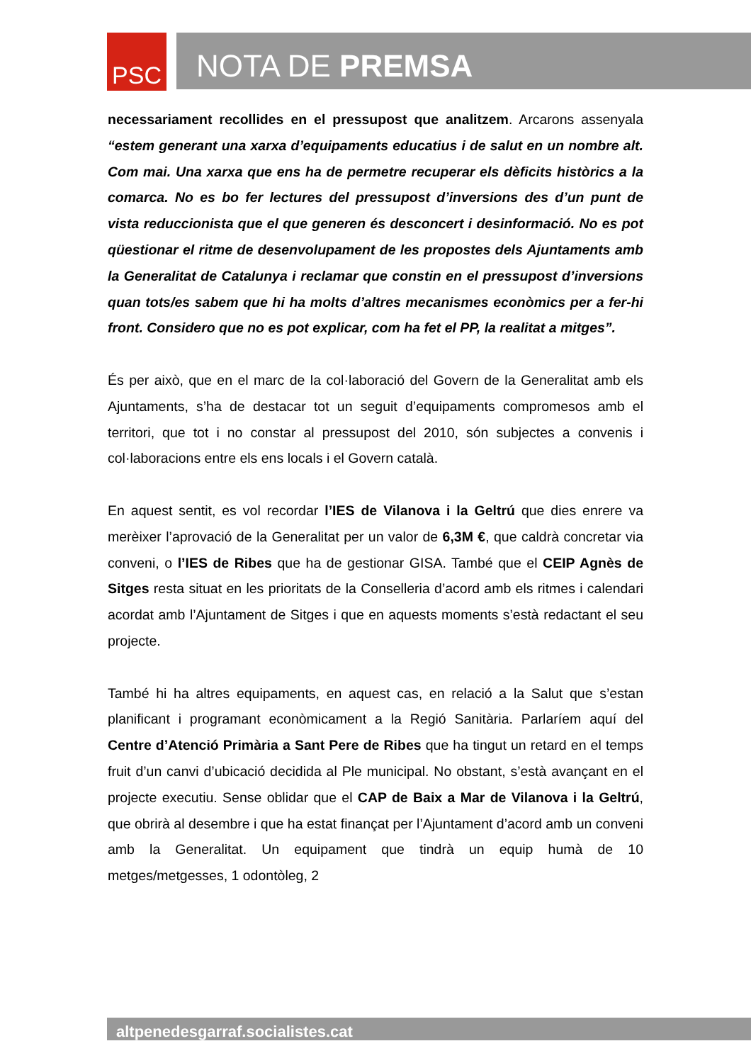PSC
NOTA DE PREMSA
necessariament recollides en el pressupost que analitzem. Arcarons assenyala “estem generant una xarxa d’equipaments educatius i de salut en un nombre alt. Com mai. Una xarxa que ens ha de permetre recuperar els dèficits històrics a la comarca. No es bo fer lectures del pressupost d’inversions des d’un punt de vista reduccionista que el que generen és desconcert i desinformació. No es pot qüestionar el ritme de desenvolupament de les propostes dels Ajuntaments amb la Generalitat de Catalunya i reclamar que constin en el pressupost d’inversions quan tots/es sabem que hi ha molts d’altres mecanismes econòmics per a fer-hi front. Considero que no es pot explicar, com ha fet el PP, la realitat a mitges”.
És per això, que en el marc de la col·laboració del Govern de la Generalitat amb els Ajuntaments, s’ha de destacar tot un seguit d’equipaments compromesos amb el territori, que tot i no constar al pressupost del 2010, són subjectes a convenis i col·laboracions entre els ens locals i el Govern català.
En aquest sentit, es vol recordar l’IES de Vilanova i la Geltrú que dies enrere va merèixer l’aprovació de la Generalitat per un valor de 6,3M €, que caldrà concretar via conveni, o l’IES de Ribes que ha de gestionar GISA. També que el CEIP Agnès de Sitges resta situat en les prioritats de la Conselleria d’acord amb els ritmes i calendari acordat amb l’Ajuntament de Sitges i que en aquests moments s’està redactant el seu projecte.
També hi ha altres equipaments, en aquest cas, en relació a la Salut que s’estan planificant i programant econòmicament a la Regió Sanitària. Parlaríem aquí del Centre d’Atenció Primària a Sant Pere de Ribes que ha tingut un retard en el temps fruit d’un canvi d’ubicació decidida al Ple municipal. No obstant, s’està avançant en el projecte executiu. Sense oblidar que el CAP de Baix a Mar de Vilanova i la Geltrú, que obrirà al desembre i que ha estat finançat per l’Ajuntament d’acord amb un conveni amb la Generalitat. Un equipament que tindrà un equip humà de 10 metges/metgesses, 1 odontòleg, 2
altpenedesgarraf.socialistes.cat